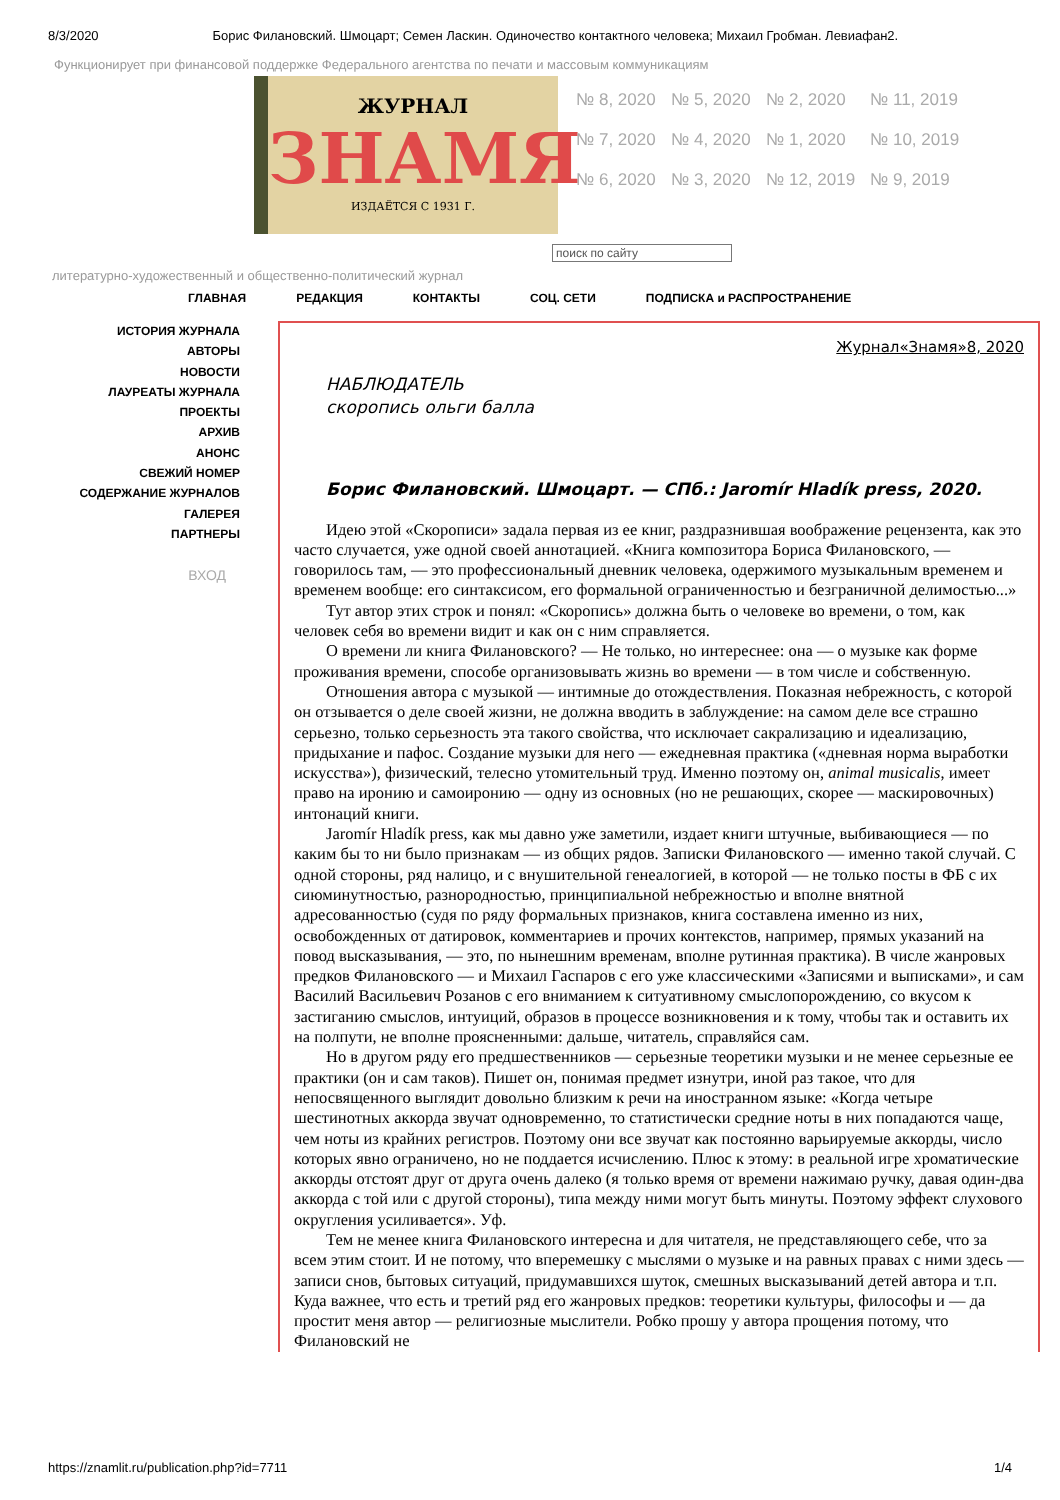8/3/2020 Борис Филановский. Шмоцарт; Семен Ласкин. Одиночество контактного человека; Михаил Гробман. Левиафан2.
Функционирует при финансовой поддержке Федерального агентства по печати и массовым коммуникациям
ЖУРНАЛ
ЗНАМЯ
ИЗДАЁТСЯ С 1931 Г.
№ 8, 2020 № 5, 2020 № 2, 2020 № 11, 2019 № 7, 2020 № 4, 2020 № 1, 2020 № 10, 2019 № 6, 2020 № 3, 2020 № 12, 2019 № 9, 2019
поиск по сайту
литературно-художественный и общественно-политический журнал
ГЛАВНАЯ РЕДАКЦИЯ КОНТАКТЫ СОЦ. СЕТИ ПОДПИСКА и РАСПРОСТРАНЕНИЕ
ИСТОРИЯ ЖУРНАЛА
АВТОРЫ
НОВОСТИ
ЛАУРЕАТЫ ЖУРНАЛА
ПРОЕКТЫ
АРХИВ
АНОНС
СВЕЖИЙ НОМЕР
СОДЕРЖАНИЕ ЖУРНАЛОВ
ГАЛЕРЕЯ
ПАРТНЕРЫ
ВХОД
Журнал«Знамя»8, 2020
НАБЛЮДАТЕЛЬ
скоропись ольги балла
Борис Филановский. Шмоцарт. — СПб.: Jaromír Hladík press, 2020.
Идею этой «Скорописи» задала первая из ее книг, раздразнившая воображение рецензента, как это часто случается, уже одной своей аннотацией. «Книга композитора Бориса Филановского, — говорилось там, — это профессиональный дневник человека, одержимого музыкальным временем и временем вообще: его синтаксисом, его формальной ограниченностью и безграничной делимостью...»
Тут автор этих строк и понял: «Скоропись» должна быть о человеке во времени, о том, как человек себя во времени видит и как он с ним справляется.
О времени ли книга Филановского? — Не только, но интереснее: она — о музыке как форме проживания времени, способе организовывать жизнь во времени — в том числе и собственную.
Отношения автора с музыкой — интимные до отождествления. Показная небрежность, с которой он отзывается о деле своей жизни, не должна вводить в заблуждение: на самом деле все страшно серьезно, только серьезность эта такого свойства, что исключает сакрализацию и идеализацию, придыхание и пафос. Создание музыки для него — ежедневная практика («дневная норма выработки искусства»), физический, телесно утомительный труд. Именно поэтому он, animal musicalis, имеет право на иронию и самоиронию — одну из основных (но не решающих, скорее — маскировочных) интонаций книги.
Jaromír Hladík press, как мы давно уже заметили, издает книги штучные, выбивающиеся — по каким бы то ни было признакам — из общих рядов. Записки Филановского — именно такой случай. С одной стороны, ряд налицо, и с внушительной генеалогией, в которой — не только посты в ФБ с их сиюминутностью, разнородностью, принципиальной небрежностью и вполне внятной адресованностью (судя по ряду формальных признаков, книга составлена именно из них, освобожденных от датировок, комментариев и прочих контекстов, например, прямых указаний на повод высказывания, — это, по нынешним временам, вполне рутинная практика). В числе жанровых предков Филановского — и Михаил Гаспаров с его уже классическими «Записями и выписками», и сам Василий Васильевич Розанов с его вниманием к ситуативному смыслопорождению, со вкусом к застиганию смыслов, интуиций, образов в процессе возникновения и к тому, чтобы так и оставить их на полпути, не вполне проясненными: дальше, читатель, справляйся сам.
Но в другом ряду его предшественников — серьезные теоретики музыки и не менее серьезные ее практики (он и сам таков). Пишет он, понимая предмет изнутри, иной раз такое, что для непосвященного выглядит довольно близким к речи на иностранном языке: «Когда четыре шестинотных аккорда звучат одновременно, то статистически средние ноты в них попадаются чаще, чем ноты из крайних регистров. Поэтому они все звучат как постоянно варьируемые аккорды, число которых явно ограничено, но не поддается исчислению. Плюс к этому: в реальной игре хроматические аккорды отстоят друг от друга очень далеко (я только время от времени нажимаю ручку, давая один-два аккорда с той или с другой стороны), типа между ними могут быть минуты. Поэтому эффект слухового округления усиливается». Уф.
Тем не менее книга Филановского интересна и для читателя, не представляющего себе, что за всем этим стоит. И не потому, что вперемешку с мыслями о музыке и на равных правах с ними здесь — записи снов, бытовых ситуаций, придумавшихся шуток, смешных высказываний детей автора и т.п. Куда важнее, что есть и третий ряд его жанровых предков: теоретики культуры, философы и — да простит меня автор — религиозные мыслители. Робко прошу у автора прощения потому, что Филановский не
https://znamlit.ru/publication.php?id=7711 1/4